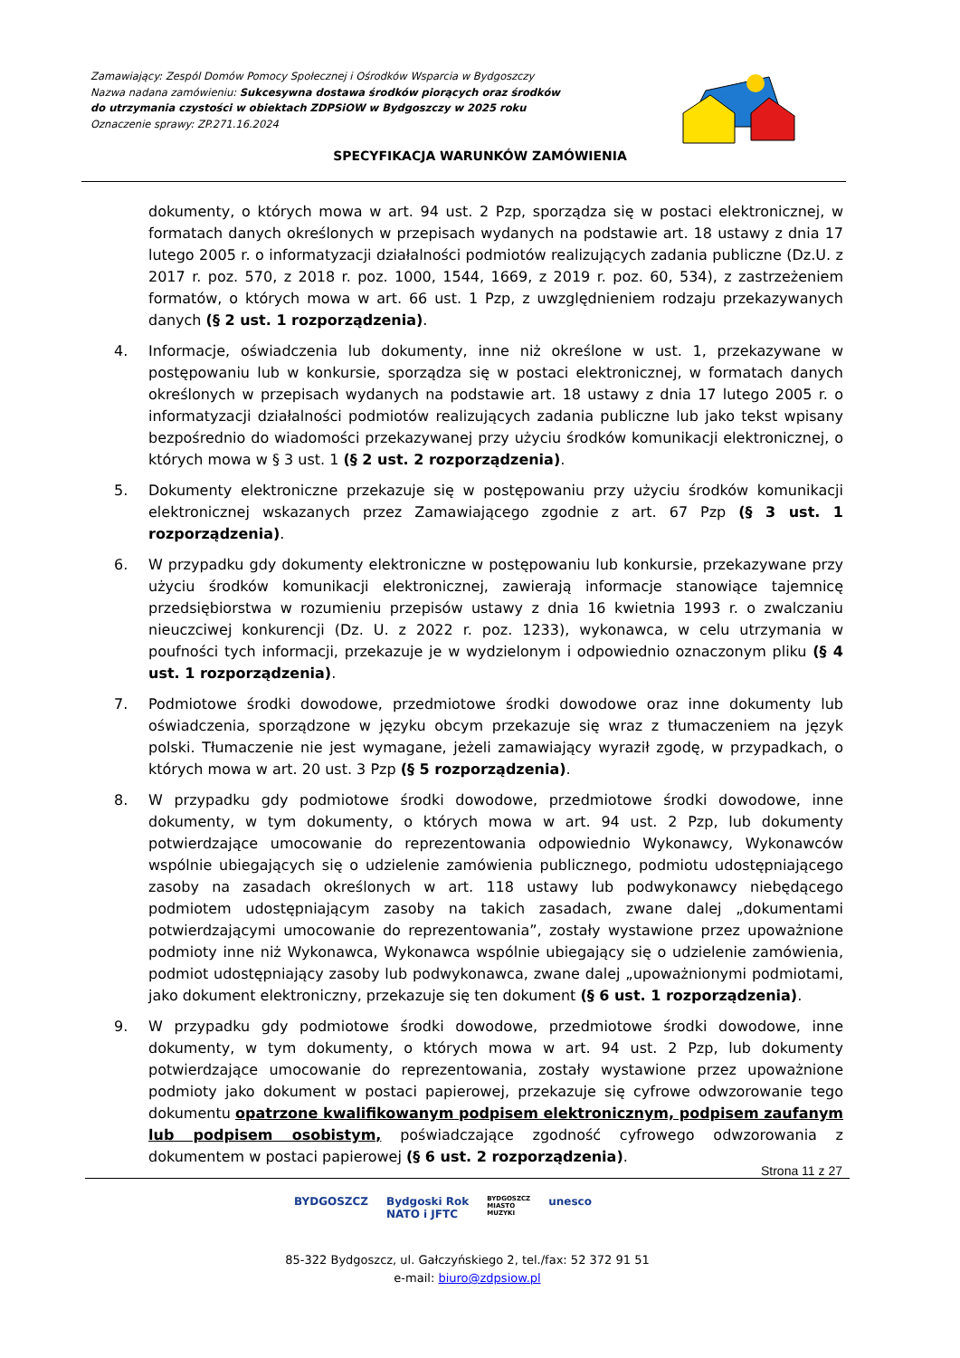Zamawiający: Zespól Domów Pomocy Społecznej i Ośrodków Wsparcia w Bydgoszczy
Nazwa nadana zamówieniu: Sukcesywna dostawa środków piorących oraz środków do utrzymania czystości w obiektach ZDPSiOW w Bydgoszczy w 2025 roku
Oznaczenie sprawy: ZP.271.16.2024
SPECYFIKACJA WARUNKÓW ZAMÓWIENIA
dokumenty, o których mowa w art. 94 ust. 2 Pzp, sporządza się w postaci elektronicznej, w formatach danych określonych w przepisach wydanych na podstawie art. 18 ustawy z dnia 17 lutego 2005 r. o informatyzacji działalności podmiotów realizujących zadania publiczne (Dz.U. z 2017 r. poz. 570, z 2018 r. poz. 1000, 1544, 1669, z 2019 r. poz. 60, 534), z zastrzeżeniem formatów, o których mowa w art. 66 ust. 1 Pzp, z uwzględnieniem rodzaju przekazywanych danych (§ 2 ust. 1 rozporządzenia).
4. Informacje, oświadczenia lub dokumenty, inne niż określone w ust. 1, przekazywane w postępowaniu lub w konkursie, sporządza się w postaci elektronicznej, w formatach danych określonych w przepisach wydanych na podstawie art. 18 ustawy z dnia 17 lutego 2005 r. o informatyzacji działalności podmiotów realizujących zadania publiczne lub jako tekst wpisany bezpośrednio do wiadomości przekazywanej przy użyciu środków komunikacji elektronicznej, o których mowa w § 3 ust. 1 (§ 2 ust. 2 rozporządzenia).
5. Dokumenty elektroniczne przekazuje się w postępowaniu przy użyciu środków komunikacji elektronicznej wskazanych przez Zamawiającego zgodnie z art. 67 Pzp (§ 3 ust. 1 rozporządzenia).
6. W przypadku gdy dokumenty elektroniczne w postępowaniu lub konkursie, przekazywane przy użyciu środków komunikacji elektronicznej, zawierają informacje stanowiące tajemnicę przedsiębiorstwa w rozumieniu przepisów ustawy z dnia 16 kwietnia 1993 r. o zwalczaniu nieuczciwej konkurencji (Dz. U. z 2022 r. poz. 1233), wykonawca, w celu utrzymania w poufności tych informacji, przekazuje je w wydzielonym i odpowiednio oznaczonym pliku (§ 4 ust. 1 rozporządzenia).
7. Podmiotowe środki dowodowe, przedmiotowe środki dowodowe oraz inne dokumenty lub oświadczenia, sporządzone w języku obcym przekazuje się wraz z tłumaczeniem na język polski. Tłumaczenie nie jest wymagane, jeżeli zamawiający wyraził zgodę, w przypadkach, o których mowa w art. 20 ust. 3 Pzp (§ 5 rozporządzenia).
8. W przypadku gdy podmiotowe środki dowodowe, przedmiotowe środki dowodowe, inne dokumenty, w tym dokumenty, o których mowa w art. 94 ust. 2 Pzp, lub dokumenty potwierdzające umocowanie do reprezentowania odpowiednio Wykonawcy, Wykonawców wspólnie ubiegających się o udzielenie zamówienia publicznego, podmiotu udostępniającego zasoby na zasadach określonych w art. 118 ustawy lub podwykonawcy niebędącego podmiotem udostępniającym zasoby na takich zasadach, zwane dalej „dokumentami potwierdzającymi umocowanie do reprezentowania”, zostały wystawione przez upoważnione podmioty inne niż Wykonawca, Wykonawca wspólnie ubiegający się o udzielenie zamówienia, podmiot udostępniający zasoby lub podwykonawca, zwane dalej „upoważnionymi podmiotami, jako dokument elektroniczny, przekazuje się ten dokument (§ 6 ust. 1 rozporządzenia).
9. W przypadku gdy podmiotowe środki dowodowe, przedmiotowe środki dowodowe, inne dokumenty, w tym dokumenty, o których mowa w art. 94 ust. 2 Pzp, lub dokumenty potwierdzające umocowanie do reprezentowania, zostały wystawione przez upoważnione podmioty jako dokument w postaci papierowej, przekazuje się cyfrowe odwzorowanie tego dokumentu opatrzone kwalifikowanym podpisem elektronicznym, podpisem zaufanym lub podpisem osobistym, poświadczające zgodność cyfrowego odwzorowania z dokumentem w postaci papierowej (§ 6 ust. 2 rozporządzenia).
Strona 11 z 27
85-322 Bydgoszcz, ul. Gałczyńskiego 2, tel./fax: 52 372 91 51
e-mail: biuro@zdpsiow.pl
BYDGOSZCZ Bydgoski Rok
NATO i JFTC BYDGOSZCZ
MIASTO
MUZYKI unesco